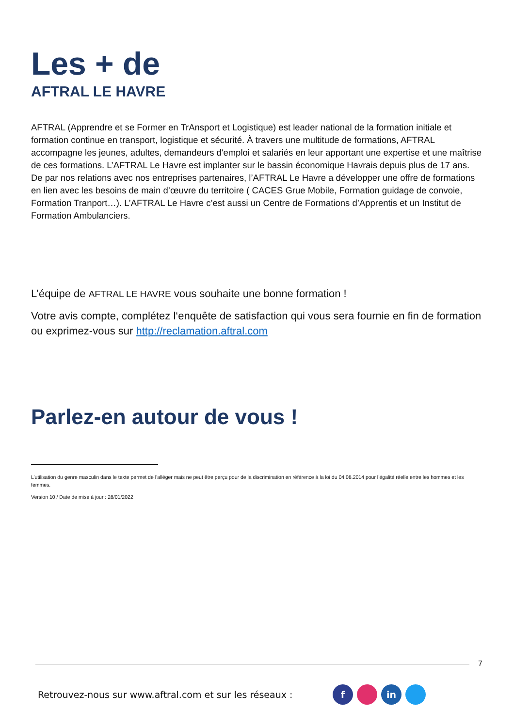Les + de
AFTRAL LE HAVRE
AFTRAL (Apprendre et se Former en TrAnsport et Logistique) est leader national de la formation initiale et formation continue en transport, logistique et sécurité. À travers une multitude de formations, AFTRAL accompagne les jeunes, adultes, demandeurs d'emploi et salariés en leur apportant une expertise et une maîtrise de ces formations. L’AFTRAL Le Havre est implanter sur le bassin économique Havrais depuis plus de 17 ans. De par nos relations avec nos entreprises partenaires, l’AFTRAL Le Havre a développer une offre de formations en lien avec les besoins de main d’œuvre du territoire ( CACES Grue Mobile, Formation guidage de convoie, Formation Tranport…). L’AFTRAL Le Havre c’est aussi un Centre de Formations d’Apprentis et un Institut de Formation Ambulanciers.
L’équipe de AFTRAL LE HAVRE vous souhaite une bonne formation !
Votre avis compte, complétez l‘enquête de satisfaction qui vous sera fournie en fin de formation ou exprimez-vous sur http://reclamation.aftral.com
Parlez-en autour de vous !
L’utilisation du genre masculin dans le texte permet de l’alléger mais ne peut être perçu pour de la discrimination en référence à la loi du 04.08.2014 pour l’égalité réelle entre les hommes et les femmes.
Version 10 / Date de mise à jour : 28/01/2022
7
Retrouvez-nous sur www.aftral.com et sur les réseaux : f in